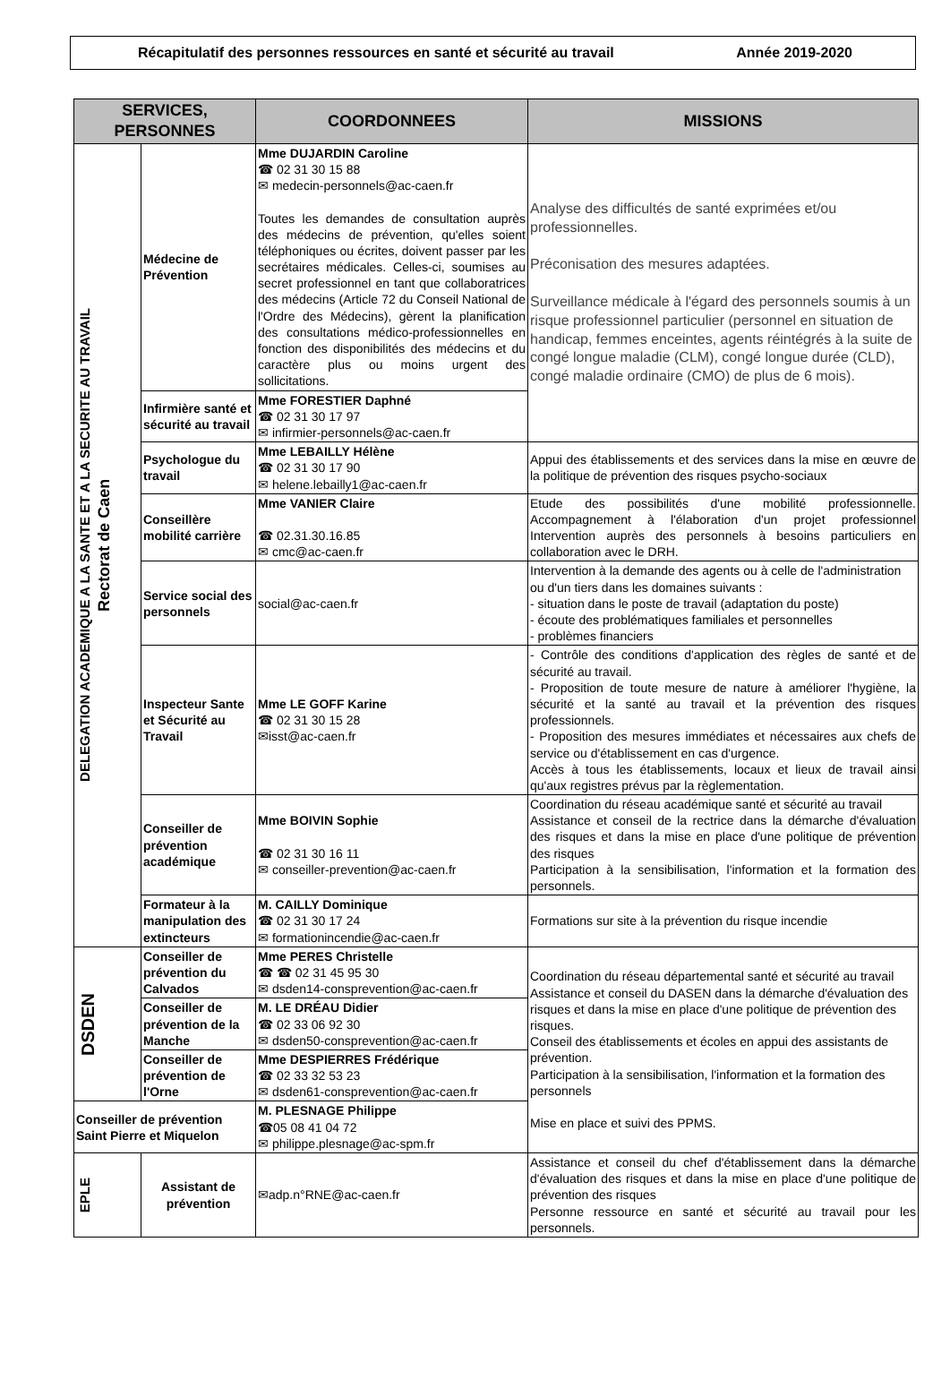Récapitulatif des personnes ressources en santé et sécurité au travail Année 2019-2020
| SERVICES, PERSONNES | | COORDONNEES | MISSIONS |
| --- | --- | --- | --- |
| DELEGATION ACADEMIQUE A LA SANTE ET A LA SECURITE AU TRAVAIL Rectorat de Caen | Médecine de Prévention | Mme DUJARDIN Caroline ☎ 02 31 30 15 88 ✉ medecin-personnels@ac-caen.fr Toutes les demandes de consultation auprès des médecins de prévention, qu'elles soient téléphoniques ou écrites, doivent passer par les secrétaires médicales. Celles-ci, soumises au secret professionnel en tant que collaboratrices des médecins (Article 72 du Conseil National de l'Ordre des Médecins), gèrent la planification des consultations médico-professionnelles en fonction des disponibilités des médecins et du caractère plus ou moins urgent des sollicitations. | Analyse des difficultés de santé exprimées et/ou professionnelles. Préconisation des mesures adaptées. Surveillance médicale à l'égard des personnels soumis à un risque professionnel particulier (personnel en situation de handicap, femmes enceintes, agents réintégrés à la suite de congé longue maladie (CLM), congé longue durée (CLD), congé maladie ordinaire (CMO) de plus de 6 mois). |
| | Infirmière santé et sécurité au travail | Mme FORESTIER Daphné ☎ 02 31 30 17 97 ✉ infirmier-personnels@ac-caen.fr | |
| | Psychologue du travail | Mme LEBAILLY Hélène ☎ 02 31 30 17 90 ✉ helene.lebailly1@ac-caen.fr | Appui des établissements et des services dans la mise en œuvre de la politique de prévention des risques psycho-sociaux |
| | Conseillère mobilité carrière | Mme VANIER Claire ☎ 02.31.30.16.85 ✉ cmc@ac-caen.fr | Etude des possibilités d'une mobilité professionnelle. Accompagnement à l'élaboration d'un projet professionnel Intervention auprès des personnels à besoins particuliers en collaboration avec le DRH. |
| | Service social des personnels | social@ac-caen.fr | Intervention à la demande des agents ou à celle de l'administration ou d'un tiers dans les domaines suivants : - situation dans le poste de travail (adaptation du poste) - écoute des problématiques familiales et personnelles - problèmes financiers |
| | Inspecteur Sante et Sécurité au Travail | Mme LE GOFF Karine ☎ 02 31 30 15 28 ✉isst@ac-caen.fr | - Contrôle des conditions d'application des règles de santé et de sécurité au travail. - Proposition de toute mesure de nature à améliorer l'hygiène, la sécurité et la santé au travail et la prévention des risques professionnels. - Proposition des mesures immédiates et nécessaires aux chefs de service ou d'établissement en cas d'urgence. Accès à tous les établissements, locaux et lieux de travail ainsi qu'aux registres prévus par la règlementation. |
| | Conseiller de prévention académique | Mme BOIVIN Sophie ☎ 02 31 30 16 11 ✉ conseiller-prevention@ac-caen.fr | Coordination du réseau académique santé et sécurité au travail Assistance et conseil de la rectrice dans la démarche d'évaluation des risques et dans la mise en place d'une politique de prévention des risques Participation à la sensibilisation, l'information et la formation des personnels. |
| | Formateur à la manipulation des extincteurs | M. CAILLY Dominique ☎ 02 31 30 17 24 ✉ formationincendie@ac-caen.fr | Formations sur site à la prévention du risque incendie |
| DSDEN | Conseiller de prévention du Calvados | Mme PERES Christelle ☎ ☎ 02 31 45 95 30 ✉ dsden14-consprevention@ac-caen.fr | Coordination du réseau départemental santé et sécurité au travail Assistance et conseil du DASEN dans la démarche d'évaluation des risques et dans la mise en place d'une politique de prévention des risques. Conseil des établissements et écoles en appui des assistants de prévention. Participation à la sensibilisation, l'information et la formation des personnels Mise en place et suivi des PPMS. |
| | Conseiller de prévention de la Manche | M. LE DRÉAU Didier ☎ 02 33 06 92 30 ✉ dsden50-consprevention@ac-caen.fr | |
| | Conseiller de prévention de l'Orne | Mme DESPIERRES Frédérique ☎ 02 33 32 53 23 ✉ dsden61-consprevention@ac-caen.fr | |
| Conseiller de prévention Saint Pierre et Miquelon | | M. PLESNAGE Philippe ☎05 08 41 04 72 ✉ philippe.plesnage@ac-spm.fr | |
| EPLE | Assistant de prévention | ✉adp.n°RNE@ac-caen.fr | Assistance et conseil du chef d'établissement dans la démarche d'évaluation des risques et dans la mise en place d'une politique de prévention des risques Personne ressource en santé et sécurité au travail pour les personnels. |